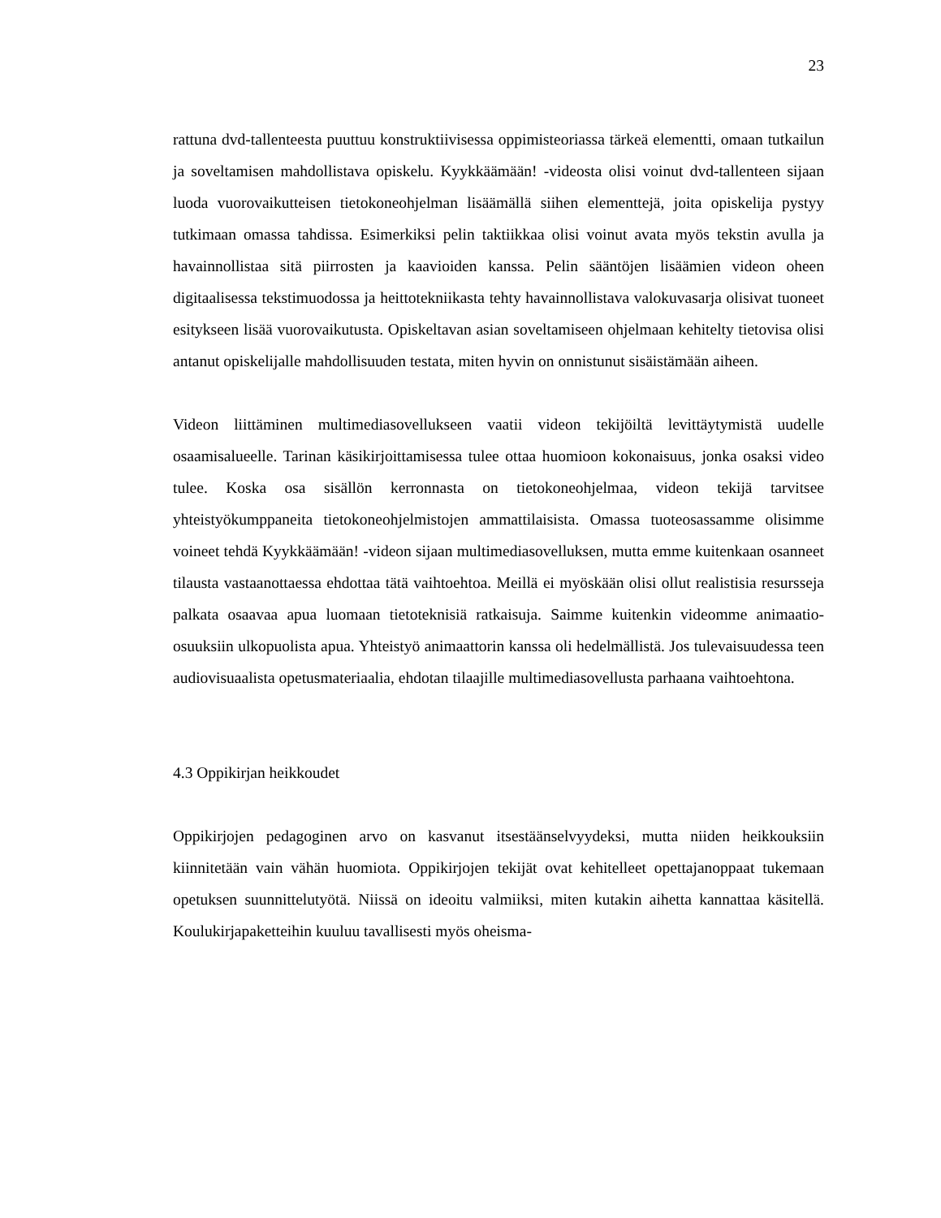23
rattuna dvd-tallenteesta puuttuu konstruktiivisessa oppimisteoriassa tärkeä elementti, omaan tutkailun ja soveltamisen mahdollistava opiskelu. Kyykkäämään! -videosta olisi voinut dvd-tallenteen sijaan luoda vuorovaikutteisen tietokoneohjelman lisäämällä siihen elementtejä, joita opiskelija pystyy tutkimaan omassa tahdissa. Esimerkiksi pelin taktiikkaa olisi voinut avata myös tekstin avulla ja havainnollistaa sitä piirrosten ja kaavioiden kanssa. Pelin sääntöjen lisäämien videon oheen digitaalisessa tekstimuodossa ja heittotekniikasta tehty havainnollistava valokuvasarja olisivat tuoneet esitykseen lisää vuorovaikutusta. Opiskeltavan asian soveltamiseen ohjelmaan kehitelty tietovisa olisi antanut opiskelijalle mahdollisuuden testata, miten hyvin on onnistunut sisäistämään aiheen.
Videon liittäminen multimediasovellukseen vaatii videon tekijöiltä levittäytymistä uudelle osaamisalueelle. Tarinan käsikirjoittamisessa tulee ottaa huomioon kokonaisuus, jonka osaksi video tulee. Koska osa sisällön kerronnasta on tietokoneohjelmaa, videon tekijä tarvitsee yhteistyökumppaneita tietokoneohjelmistojen ammattilaisista. Omassa tuoteosassamme olisimme voineet tehdä Kyykkäämään! -videon sijaan multimediasovelluksen, mutta emme kuitenkaan osanneet tilausta vastaanottaessa ehdottaa tätä vaihtoehtoa. Meillä ei myöskään olisi ollut realistisia resursseja palkata osaavaa apua luomaan tietoteknisiä ratkaisuja. Saimme kuitenkin videomme animaatio-osuuksiin ulkopuolista apua. Yhteistyö animaattorin kanssa oli hedelmällistä. Jos tulevaisuudessa teen audiovisuaalista opetusmateriaalia, ehdotan tilaajille multimediasovellusta parhaana vaihtoehtona.
4.3 Oppikirjan heikkoudet
Oppikirjojen pedagoginen arvo on kasvanut itsestäänselvyydeksi, mutta niiden heikkouksiin kiinnitetään vain vähän huomiota. Oppikirjojen tekijät ovat kehitelleet opettajanoppaat tukemaan opetuksen suunnittelutyötä. Niissä on ideoitu valmiiksi, miten kutakin aihetta kannattaa käsitellä. Koulukirjapaketteihin kuuluu tavallisesti myös oheisma-